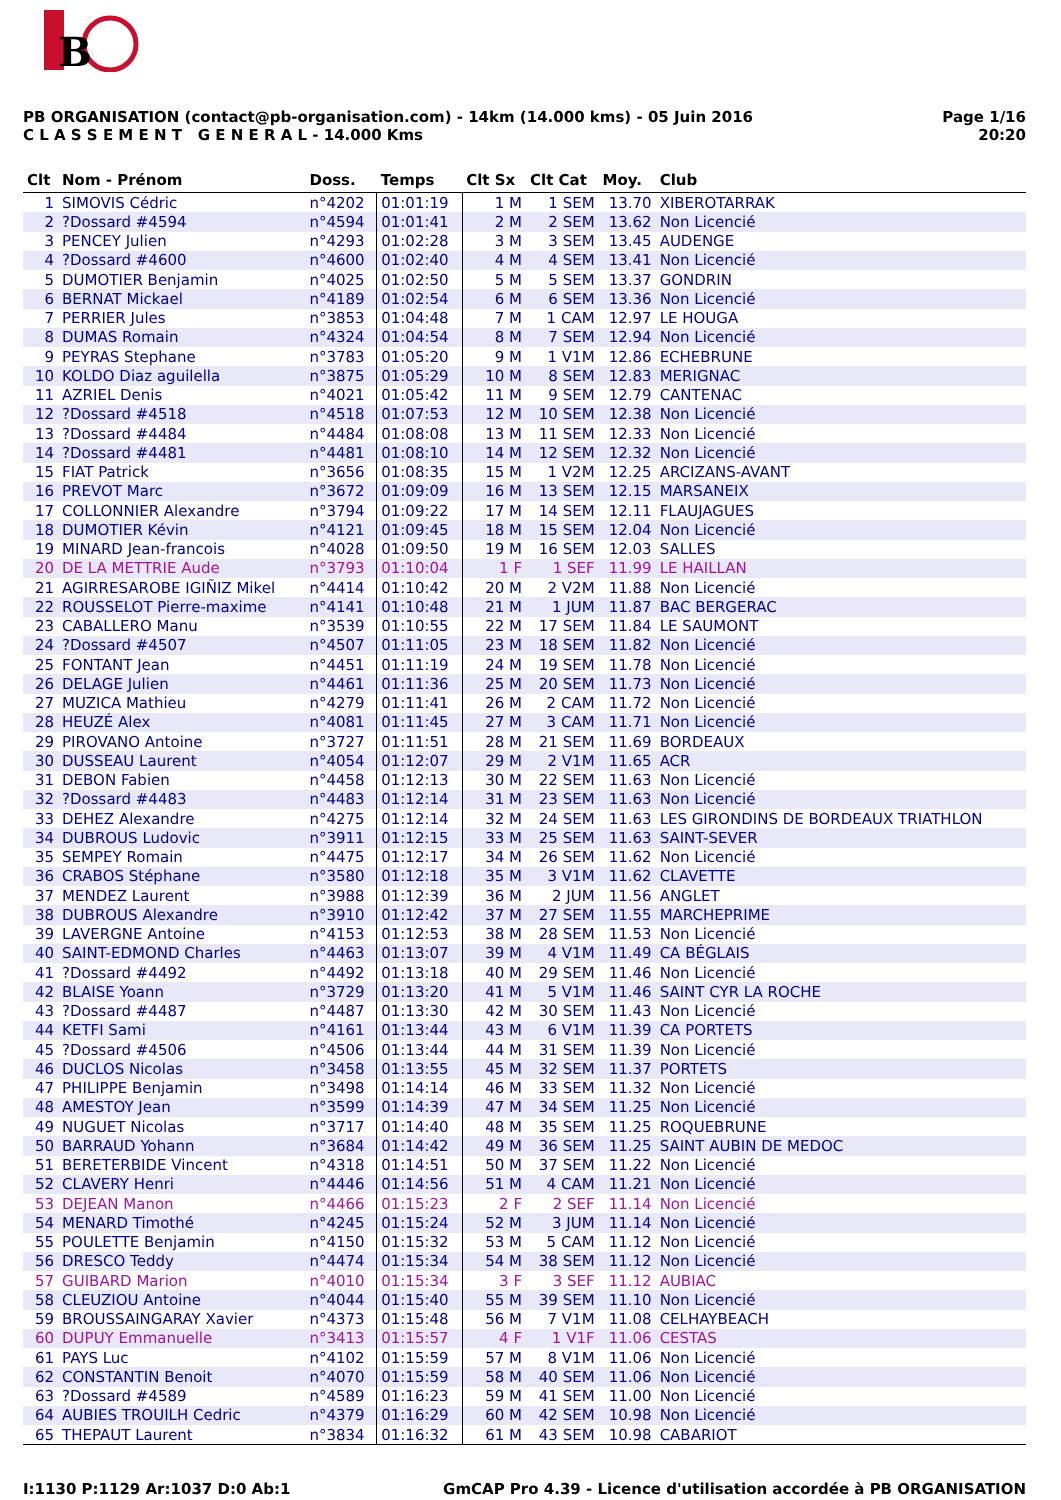B
PB ORGANISATION (contact@pb-organisation.com) - 14km (14.000 kms) - 05 Juin 2016
C L A S S E M E N T G E N E R A L - 14.000 Kms
Page 1/16
20:20
| Clt | Nom - Prénom | Doss. | Temps | Clt Sx | Clt Cat | Moy. | Club |
| --- | --- | --- | --- | --- | --- | --- | --- |
| 1 | SIMOVIS Cédric | n°4202 | 01:01:19 | 1 M | 1 SEM | 13.70 | XIBEROTARRAK |
| 2 | ?Dossard #4594 | n°4594 | 01:01:41 | 2 M | 2 SEM | 13.62 | Non Licencié |
| 3 | PENCEY Julien | n°4293 | 01:02:28 | 3 M | 3 SEM | 13.45 | AUDENGE |
| 4 | ?Dossard #4600 | n°4600 | 01:02:40 | 4 M | 4 SEM | 13.41 | Non Licencié |
| 5 | DUMOTIER Benjamin | n°4025 | 01:02:50 | 5 M | 5 SEM | 13.37 | GONDRIN |
| 6 | BERNAT Mickael | n°4189 | 01:02:54 | 6 M | 6 SEM | 13.36 | Non Licencié |
| 7 | PERRIER Jules | n°3853 | 01:04:48 | 7 M | 1 CAM | 12.97 | LE HOUGA |
| 8 | DUMAS Romain | n°4324 | 01:04:54 | 8 M | 7 SEM | 12.94 | Non Licencié |
| 9 | PEYRAS Stephane | n°3783 | 01:05:20 | 9 M | 1 V1M | 12.86 | ECHEBRUNE |
| 10 | KOLDO Diaz aguilella | n°3875 | 01:05:29 | 10 M | 8 SEM | 12.83 | MERIGNAC |
| 11 | AZRIEL Denis | n°4021 | 01:05:42 | 11 M | 9 SEM | 12.79 | CANTENAC |
| 12 | ?Dossard #4518 | n°4518 | 01:07:53 | 12 M | 10 SEM | 12.38 | Non Licencié |
| 13 | ?Dossard #4484 | n°4484 | 01:08:08 | 13 M | 11 SEM | 12.33 | Non Licencié |
| 14 | ?Dossard #4481 | n°4481 | 01:08:10 | 14 M | 12 SEM | 12.32 | Non Licencié |
| 15 | FIAT Patrick | n°3656 | 01:08:35 | 15 M | 1 V2M | 12.25 | ARCIZANS-AVANT |
| 16 | PREVOT Marc | n°3672 | 01:09:09 | 16 M | 13 SEM | 12.15 | MARSANEIX |
| 17 | COLLONNIER Alexandre | n°3794 | 01:09:22 | 17 M | 14 SEM | 12.11 | FLAUJAGUES |
| 18 | DUMOTIER Kévin | n°4121 | 01:09:45 | 18 M | 15 SEM | 12.04 | Non Licencié |
| 19 | MINARD Jean-francois | n°4028 | 01:09:50 | 19 M | 16 SEM | 12.03 | SALLES |
| 20 | DE LA METTRIE Aude | n°3793 | 01:10:04 | 1 F | 1 SEF | 11.99 | LE HAILLAN |
| 21 | AGIRRESAROBE IGIÑIZ Mikel | n°4414 | 01:10:42 | 20 M | 2 V2M | 11.88 | Non Licencié |
| 22 | ROUSSELOT Pierre-maxime | n°4141 | 01:10:48 | 21 M | 1 JUM | 11.87 | BAC BERGERAC |
| 23 | CABALLERO Manu | n°3539 | 01:10:55 | 22 M | 17 SEM | 11.84 | LE SAUMONT |
| 24 | ?Dossard #4507 | n°4507 | 01:11:05 | 23 M | 18 SEM | 11.82 | Non Licencié |
| 25 | FONTANT Jean | n°4451 | 01:11:19 | 24 M | 19 SEM | 11.78 | Non Licencié |
| 26 | DELAGE Julien | n°4461 | 01:11:36 | 25 M | 20 SEM | 11.73 | Non Licencié |
| 27 | MUZICA Mathieu | n°4279 | 01:11:41 | 26 M | 2 CAM | 11.72 | Non Licencié |
| 28 | HEUZÉ Alex | n°4081 | 01:11:45 | 27 M | 3 CAM | 11.71 | Non Licencié |
| 29 | PIROVANO Antoine | n°3727 | 01:11:51 | 28 M | 21 SEM | 11.69 | BORDEAUX |
| 30 | DUSSEAU Laurent | n°4054 | 01:12:07 | 29 M | 2 V1M | 11.65 | ACR |
| 31 | DEBON Fabien | n°4458 | 01:12:13 | 30 M | 22 SEM | 11.63 | Non Licencié |
| 32 | ?Dossard #4483 | n°4483 | 01:12:14 | 31 M | 23 SEM | 11.63 | Non Licencié |
| 33 | DEHEZ Alexandre | n°4275 | 01:12:14 | 32 M | 24 SEM | 11.63 | LES GIRONDINS DE BORDEAUX TRIATHLON |
| 34 | DUBROUS Ludovic | n°3911 | 01:12:15 | 33 M | 25 SEM | 11.63 | SAINT-SEVER |
| 35 | SEMPEY Romain | n°4475 | 01:12:17 | 34 M | 26 SEM | 11.62 | Non Licencié |
| 36 | CRABOS Stéphane | n°3580 | 01:12:18 | 35 M | 3 V1M | 11.62 | CLAVETTE |
| 37 | MENDEZ Laurent | n°3988 | 01:12:39 | 36 M | 2 JUM | 11.56 | ANGLET |
| 38 | DUBROUS Alexandre | n°3910 | 01:12:42 | 37 M | 27 SEM | 11.55 | MARCHEPRIME |
| 39 | LAVERGNE Antoine | n°4153 | 01:12:53 | 38 M | 28 SEM | 11.53 | Non Licencié |
| 40 | SAINT-EDMOND Charles | n°4463 | 01:13:07 | 39 M | 4 V1M | 11.49 | CA BÉGLAIS |
| 41 | ?Dossard #4492 | n°4492 | 01:13:18 | 40 M | 29 SEM | 11.46 | Non Licencié |
| 42 | BLAISE Yoann | n°3729 | 01:13:20 | 41 M | 5 V1M | 11.46 | SAINT CYR LA ROCHE |
| 43 | ?Dossard #4487 | n°4487 | 01:13:30 | 42 M | 30 SEM | 11.43 | Non Licencié |
| 44 | KETFI Sami | n°4161 | 01:13:44 | 43 M | 6 V1M | 11.39 | CA PORTETS |
| 45 | ?Dossard #4506 | n°4506 | 01:13:44 | 44 M | 31 SEM | 11.39 | Non Licencié |
| 46 | DUCLOS Nicolas | n°3458 | 01:13:55 | 45 M | 32 SEM | 11.37 | PORTETS |
| 47 | PHILIPPE Benjamin | n°3498 | 01:14:14 | 46 M | 33 SEM | 11.32 | Non Licencié |
| 48 | AMESTOY Jean | n°3599 | 01:14:39 | 47 M | 34 SEM | 11.25 | Non Licencié |
| 49 | NUGUET Nicolas | n°3717 | 01:14:40 | 48 M | 35 SEM | 11.25 | ROQUEBRUNE |
| 50 | BARRAUD Yohann | n°3684 | 01:14:42 | 49 M | 36 SEM | 11.25 | SAINT AUBIN DE MEDOC |
| 51 | BERETERBIDE Vincent | n°4318 | 01:14:51 | 50 M | 37 SEM | 11.22 | Non Licencié |
| 52 | CLAVERY Henri | n°4446 | 01:14:56 | 51 M | 4 CAM | 11.21 | Non Licencié |
| 53 | DEJEAN Manon | n°4466 | 01:15:23 | 2 F | 2 SEF | 11.14 | Non Licencié |
| 54 | MENARD Timothé | n°4245 | 01:15:24 | 52 M | 3 JUM | 11.14 | Non Licencié |
| 55 | POULETTE Benjamin | n°4150 | 01:15:32 | 53 M | 5 CAM | 11.12 | Non Licencié |
| 56 | DRESCO Teddy | n°4474 | 01:15:34 | 54 M | 38 SEM | 11.12 | Non Licencié |
| 57 | GUIBARD Marion | n°4010 | 01:15:34 | 3 F | 3 SEF | 11.12 | AUBIAC |
| 58 | CLEUZIOU Antoine | n°4044 | 01:15:40 | 55 M | 39 SEM | 11.10 | Non Licencié |
| 59 | BROUSSAINGARAY Xavier | n°4373 | 01:15:48 | 56 M | 7 V1M | 11.08 | CELHAYBEACH |
| 60 | DUPUY Emmanuelle | n°3413 | 01:15:57 | 4 F | 1 V1F | 11.06 | CESTAS |
| 61 | PAYS Luc | n°4102 | 01:15:59 | 57 M | 8 V1M | 11.06 | Non Licencié |
| 62 | CONSTANTIN Benoit | n°4070 | 01:15:59 | 58 M | 40 SEM | 11.06 | Non Licencié |
| 63 | ?Dossard #4589 | n°4589 | 01:16:23 | 59 M | 41 SEM | 11.00 | Non Licencié |
| 64 | AUBIES TROUILH Cedric | n°4379 | 01:16:29 | 60 M | 42 SEM | 10.98 | Non Licencié |
| 65 | THEPAUT Laurent | n°3834 | 01:16:32 | 61 M | 43 SEM | 10.98 | CABARIOT |
I:1130 P:1129 Ar:1037 D:0 Ab:1 GmCAP Pro 4.39 - Licence d'utilisation accordée à PB ORGANISATION